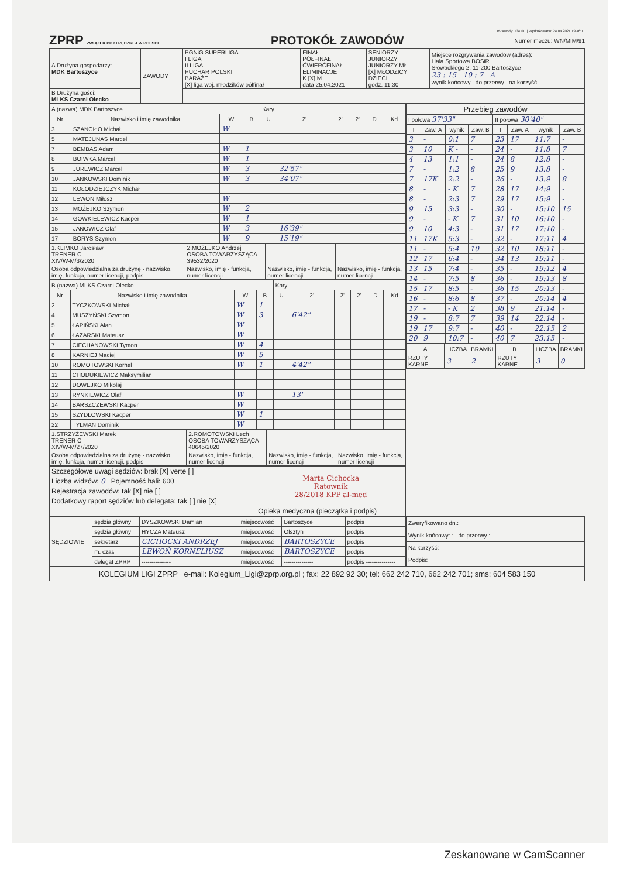IdZawody: 134101 | Wydrukowano: 24.04.2021 19:46:11
ZPRP ZWIĄZEK PIŁKI RĘCZNEJ W POLSCE PROTOKÓŁ ZAWODÓW Numer meczu: WN/MIM/91
| A Drużyna gospodarzy: MDK Bartoszyce | ZAWODY | PGNiG SUPERLIGA I LIGA II LIGA PUCHAR POLSKI BARAŻE [X] liga woj. młodzików półfinał | FINAŁ PÓŁFINAŁ ĆWIERĆFINAŁ ELIMINACJE K [X] M data 25.04.2021 | SENIORZY JUNIORZY JUNIORZY MŁ. [X] MŁODZICY DZIECI godz. 11:30 | Miejsce rozgrywania zawodów (adres): Hala Sportowa BOSiR Słowackiego 2, 11-200 Bartoszyce 23 : 15 10 : 7 A wynik końcowy do przerwy na korzyść |
| B Drużyna gości: MLKS Czarni Olecko | | | | | |
| A (nazwa) MDK Bartoszyce | | | | Kary | | | | | |
| Nr | Nazwisko i imię zawodnika | W | B | U | 2' | 2' | 2' | D | Kd |
| 3 | SZANCIŁO Michał | W | | | | | | | |
| 5 | MATEJUNAS Marcel | | | | | | | | |
| 7 | BEMBAS Adam | W | 1 | | | | | | |
| 8 | BOIWKA Marcel | W | 1 | | | | | | |
| 9 | JUREWICZ Marcel | W | 3 | | 32'57" | | | | |
| 10 | JANKOWSKI Dominik | W | 3 | | 34'07" | | | | |
| 11 | KOŁODZIEJCZYK Michał | | | | | | | | |
| 12 | LEWOŃ Miłosz | W | | | | | | | |
| 13 | MOŻEJKO Szymon | W | 2 | | | | | | |
| 14 | GOWKIELEWICZ Kacper | W | 1 | | | | | | |
| 15 | JANOWICZ Olaf | W | 3 | | 16'39" | | | | |
| 17 | BORYS Szymon | W | 9 | | 15'19" | | | | |
| 1.KLIMKO Jarosław TRENER C XIV/W-M/3/2020 | 2.MOŻEJKO Andrzej OSOBA TOWARZYSZĄCA 39532/2020 | | |
| Osoba odpowiedzialna za drużynę - nazwisko, imię, funkcja, numer licencji, podpis | Nazwisko, imię - funkcja, numer licencji | Nazwisko, imię - funkcja, numer licencji | Nazwisko, imię - funkcja, numer licencji |
| B (nazwa) MLKS Czarni Olecko | | | | Kary | | | | | |
| Nr | Nazwisko i imię zawodnika | W | B | U | 2' | 2' | 2' | D | Kd |
| 2 | TYCZKOWSKI Michał | W | 1 | | | | | | |
| 4 | MUSZYŃSKI Szymon | W | 3 | | 6'42" | | | | |
| 5 | ŁAPIŃSKI Alan | W | | | | | | | |
| 6 | ŁAZARSKI Mateusz | W | | | | | | | |
| 7 | CIECHANOWSKI Tymon | W | 4 | | | | | | |
| 8 | KARNIEJ Maciej | W | 5 | | | | | | |
| 10 | ROMOTOWSKI Kornel | W | 1 | | 4'42" | | | | |
| 11 | CHODUKIEWICZ Maksymilian | | | | | | | | |
| 12 | DOWEJKO Mikołaj | | | | | | | | |
| 13 | RYNKIEWICZ Olaf | W | | | 13' | | | | |
| 14 | BARSZCZEWSKI Kacper | W | | | | | | | |
| 15 | SZYDŁOWSKI Kacper | W | 1 | | | | | | |
| 22 | TYLMAN Dominik | W | | | | | | | |
| 1.STRZYŻEWSKI Marek TRENER C XIV/W-M/27/2020 | 2.ROMOTOWSKI Lech OSOBA TOWARZYSZĄCA 40645/2020 | | |
| Osoba odpowiedzialna za drużynę - nazwisko, imię, funkcja, numer licencji, podpis | Nazwisko, imię - funkcja, numer licencji | Nazwisko, imię - funkcja, numer licencji | Nazwisko, imię - funkcja, numer licencji |
| Szczegółowe uwagi sędziów: brak [X] verte [ ] | Marta Cichocka Ratownik 28/2018 KPP al-med |
| Liczba widzów: 0 Pojemność hali: 600 | |
| Rejestracja zawodów: tak [X] nie [ ] | |
| Dodatkowy raport sędziów lub delegata: tak [ ] nie [X] | |
| | Opieka medyczna (pieczątka i podpis) |
| Przebieg zawodów | | | | | | | |
| I połowa 37'33" | | | | II połowa 30'40" | | | |
| T | Zaw. A | wynik | Zaw. B | T | Zaw. A | wynik | Zaw. B |
| 3 | - | 0:1 | 7 | 23 | 17 | 11:7 | - |
| 3 | 10 | K - | - | 24 | - | 11:8 | 7 |
| 4 | 13 | 1:1 | - | 24 | 8 | 12:8 | - |
| 7 | - | 1:2 | 8 | 25 | 9 | 13:8 | - |
| 7 | 17K | 2:2 | - | 26 | - | 13:9 | 8 |
| 8 | - | - K | 7 | 28 | 17 | 14:9 | - |
| 8 | - | 2:3 | 7 | 29 | 17 | 15:9 | - |
| 9 | 15 | 3:3 | - | 30 | - | 15:10 | 15 |
| 9 | - | - K | 7 | 31 | 10 | 16:10 | - |
| 9 | 10 | 4:3 | - | 31 | 17 | 17:10 | - |
| 11 | 17K | 5:3 | - | 32 | - | 17:11 | 4 |
| 11 | - | 5:4 | 10 | 32 | 10 | 18:11 | - |
| 12 | 17 | 6:4 | - | 34 | 13 | 19:11 | - |
| 13 | 15 | 7:4 | - | 35 | - | 19:12 | 4 |
| 14 | - | 7:5 | 8 | 36 | - | 19:13 | 8 |
| 15 | 17 | 8:5 | - | 36 | 15 | 20:13 | - |
| 16 | - | 8:6 | 8 | 37 | - | 20:14 | 4 |
| 17 | - | - K | 2 | 38 | 9 | 21:14 | - |
| 19 | - | 8:7 | 7 | 39 | 14 | 22:14 | - |
| 19 | 17 | 9:7 | - | 40 | - | 22:15 | 2 |
| 20 | 9 | 10:7 | - | 40 | 7 | 23:15 | - |
| A | LICZBA | BRAMKI | B | LICZBA | BRAMKI |
| --- | --- | --- | --- | --- | --- |
| RZUTY KARNE | 3 | 2 | RZUTY KARNE | 3 | 0 |
| SĘDZIOWIE | sędzia główny | DYSZKOWSKI Damian | miejscowość | Bartoszyce | podpis |
| | sędzia główny | HYCZA Mateusz | miejscowość | Olsztyn | podpis |
| | sekretarz | CICHOCKI ANDRZEJ | miejscowość | BARTOSZYCE | podpis |
| | m. czas | LEWOŃ KORNELIUSZ | miejscowość | BARTOSZYCE | podpis |
| | delegat ZPRP | --------------- | miejscowość | --------------- | podpis --------------- |
| Zweryfikowano dn.: |
| Wynik końcowy: : do przerwy : |
| Na korzyść: |
| Podpis: |
KOLEGIUM LIGI ZPRP e-mail: Kolegium_Ligi@zprp.org.pl ; fax: 22 892 92 30; tel: 662 242 710, 662 242 701; sms: 604 583 150
Zeskanowane w CamScanner